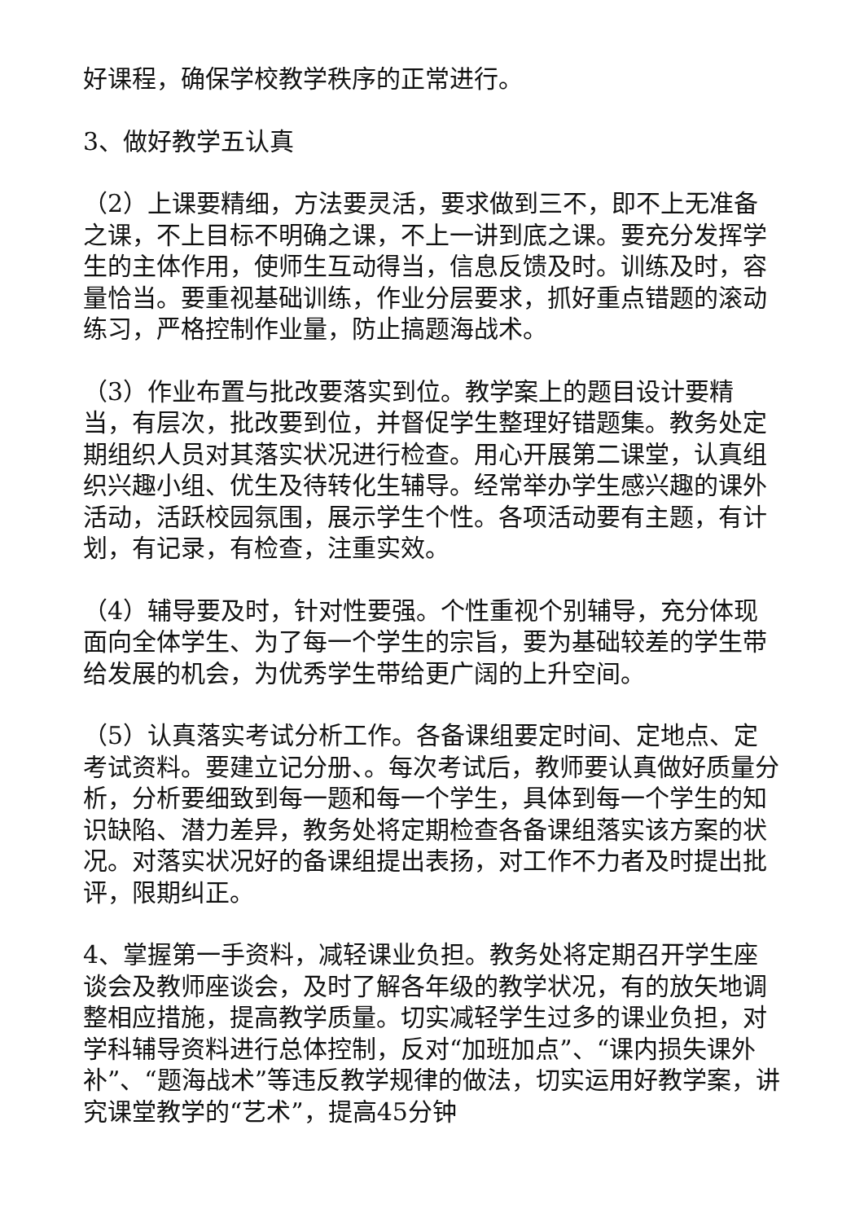好课程，确保学校教学秩序的正常进行。
3、做好教学五认真
（2）上课要精细，方法要灵活，要求做到三不，即不上无准备之课，不上目标不明确之课，不上一讲到底之课。要充分发挥学生的主体作用，使师生互动得当，信息反馈及时。训练及时，容量恰当。要重视基础训练，作业分层要求，抓好重点错题的滚动练习，严格控制作业量，防止搞题海战术。
（3）作业布置与批改要落实到位。教学案上的题目设计要精当，有层次，批改要到位，并督促学生整理好错题集。教务处定期组织人员对其落实状况进行检查。用心开展第二课堂，认真组织兴趣小组、优生及待转化生辅导。经常举办学生感兴趣的课外活动，活跃校园氛围，展示学生个性。各项活动要有主题，有计划，有记录，有检查，注重实效。
（4）辅导要及时，针对性要强。个性重视个别辅导，充分体现面向全体学生、为了每一个学生的宗旨，要为基础较差的学生带给发展的机会，为优秀学生带给更广阔的上升空间。
（5）认真落实考试分析工作。各备课组要定时间、定地点、定考试资料。要建立记分册、。每次考试后，教师要认真做好质量分析，分析要细致到每一题和每一个学生，具体到每一个学生的知识缺陷、潜力差异，教务处将定期检查各备课组落实该方案的状况。对落实状况好的备课组提出表扬，对工作不力者及时提出批评，限期纠正。
4、掌握第一手资料，减轻课业负担。教务处将定期召开学生座谈会及教师座谈会，及时了解各年级的教学状况，有的放矢地调整相应措施，提高教学质量。切实减轻学生过多的课业负担，对学科辅导资料进行总体控制，反对“加班加点”、“课内损失课外补”、“题海战术”等违反教学规律的做法，切实运用好教学案，讲究课堂教学的“艺术”，提高45分钟